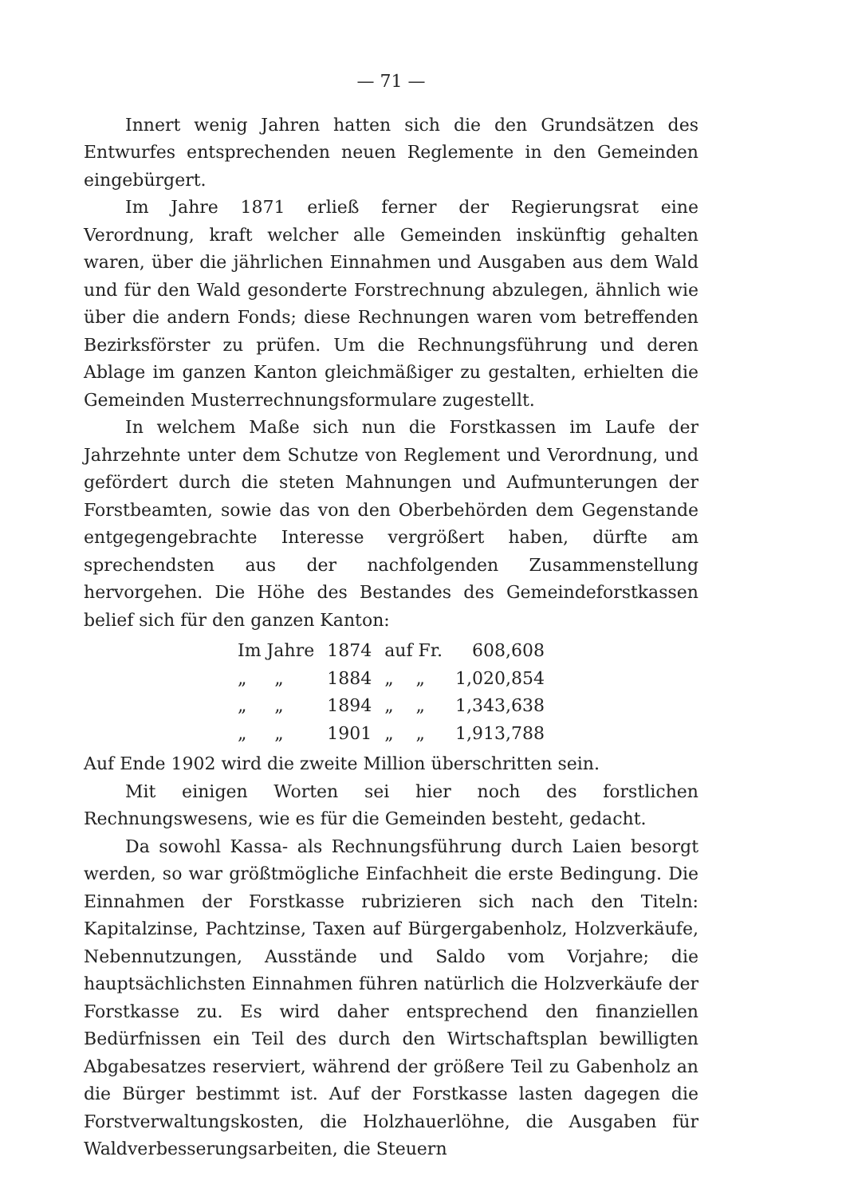— 71 —
Innert wenig Jahren hatten sich die den Grundsätzen des Entwurfes entsprechenden neuen Reglemente in den Gemeinden eingebürgert.
Im Jahre 1871 erließ ferner der Regierungsrat eine Verordnung, kraft welcher alle Gemeinden inskünftig gehalten waren, über die jährlichen Einnahmen und Ausgaben aus dem Wald und für den Wald gesonderte Forstrechnung abzulegen, ähnlich wie über die andern Fonds; diese Rechnungen waren vom betreffenden Bezirksförster zu prüfen. Um die Rechnungsführung und deren Ablage im ganzen Kanton gleichmäßiger zu gestalten, erhielten die Gemeinden Musterrechnungsformulare zugestellt.
In welchem Maße sich nun die Forstkassen im Laufe der Jahrzehnte unter dem Schutze von Reglement und Verordnung, und gefördert durch die steten Mahnungen und Aufmunterungen der Forstbeamten, sowie das von den Oberbehörden dem Gegenstande entgegengebrachte Interesse vergrößert haben, dürfte am sprechendsten aus der nachfolgenden Zusammenstellung hervorgehen. Die Höhe des Bestandes des Gemeindeforstkassen belief sich für den ganzen Kanton:
| Im Jahre | 1874 | auf Fr. | 608,608 |
| „ „ | 1884 | „ „ | 1,020,854 |
| „ „ | 1894 | „ „ | 1,343,638 |
| „ „ | 1901 | „ „ | 1,913,788 |
Auf Ende 1902 wird die zweite Million überschritten sein.
Mit einigen Worten sei hier noch des forstlichen Rechnungswesens, wie es für die Gemeinden besteht, gedacht.
Da sowohl Kassa- als Rechnungsführung durch Laien besorgt werden, so war größtmögliche Einfachheit die erste Bedingung. Die Einnahmen der Forstkasse rubrizieren sich nach den Titeln: Kapitalzinse, Pachtzinse, Taxen auf Bürgergabenholz, Holzverkäufe, Nebennutzungen, Ausstände und Saldo vom Vorjahre; die hauptsächlichsten Einnahmen führen natürlich die Holzverkäufe der Forstkasse zu. Es wird daher entsprechend den finanziellen Bedürfnissen ein Teil des durch den Wirtschaftsplan bewilligten Abgabesatzes reserviert, während der größere Teil zu Gabenholz an die Bürger bestimmt ist. Auf der Forstkasse lasten dagegen die Forstverwaltungskosten, die Holzhauerlöhne, die Ausgaben für Waldverbesserungsarbeiten, die Steuern